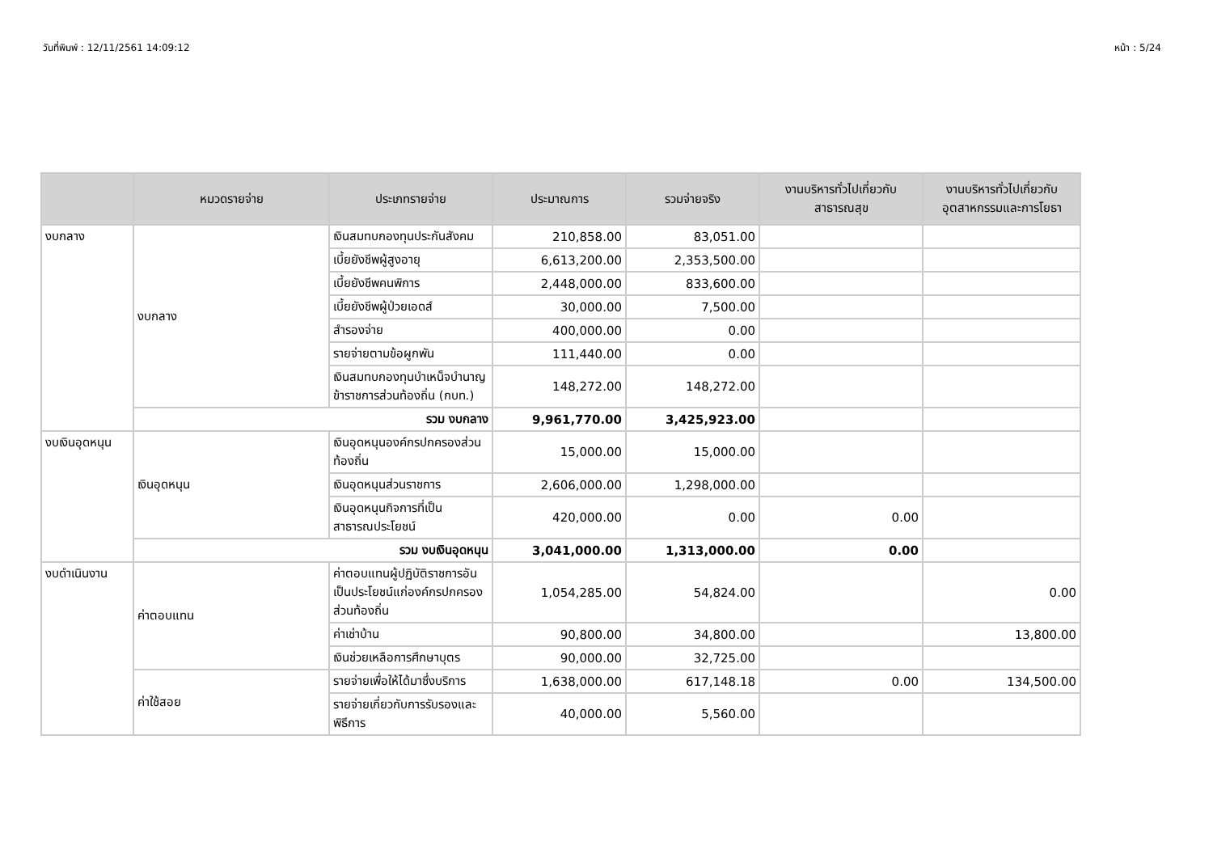วันที่พิมพ์ : 12/11/2561 14:09:12 หน้า : 5/24
| | หมวดรายจ่าย | ประเภทรายจ่าย | ประมาณการ | รวมจ่ายจริง | งานบริหารทั่วไปเกี่ยวกับสาธารณสุข | งานบริหารทั่วไปเกี่ยวกับอุตสาหกรรมและการโยธา |
| --- | --- | --- | --- | --- | --- | --- |
| งบกลาง | งบกลาง | เงินสมทบกองทุนประกันสังคม | 210,858.00 | 83,051.00 | | |
| | | เบี้ยยังชีพผู้สูงอายุ | 6,613,200.00 | 2,353,500.00 | | |
| | | เบี้ยยังชีพคนพิการ | 2,448,000.00 | 833,600.00 | | |
| | | เบี้ยยังชีพผู้ป่วยเอดส์ | 30,000.00 | 7,500.00 | | |
| | | สำรองจ่าย | 400,000.00 | 0.00 | | |
| | | รายจ่ายตามข้อผูกพัน | 111,440.00 | 0.00 | | |
| | | เงินสมทบกองทุนบำเหน็จบำนาญข้าราชการส่วนท้องถิ่น (กบท.) | 148,272.00 | 148,272.00 | | |
| | รวม งบกลาง | | 9,961,770.00 | 3,425,923.00 | | |
| งบเงินอุดหนุน | เงินอุดหนุน | เงินอุดหนุนองค์กรปกครองส่วนท้องถิ่น | 15,000.00 | 15,000.00 | | |
| | | เงินอุดหนุนส่วนราชการ | 2,606,000.00 | 1,298,000.00 | | |
| | | เงินอุดหนุนกิจการที่เป็นสาธารณประโยชน์ | 420,000.00 | 0.00 | 0.00 | |
| | รวม งบเงินอุดหนุน | | 3,041,000.00 | 1,313,000.00 | 0.00 | |
| งบดำเนินงาน | ค่าตอบแทน | ค่าตอบแทนผู้ปฏิบัติราชการอันเป็นประโยชน์แก่องค์กรปกครองส่วนท้องถิ่น | 1,054,285.00 | 54,824.00 | | 0.00 |
| | | ค่าเช่าบ้าน | 90,800.00 | 34,800.00 | | 13,800.00 |
| | | เงินช่วยเหลือการศึกษาบุตร | 90,000.00 | 32,725.00 | | |
| | ค่าใช้สอย | รายจ่ายเพื่อให้ได้มาซึ่งบริการ | 1,638,000.00 | 617,148.18 | 0.00 | 134,500.00 |
| | | รายจ่ายเกี่ยวกับการรับรองและพิธีการ | 40,000.00 | 5,560.00 | | |